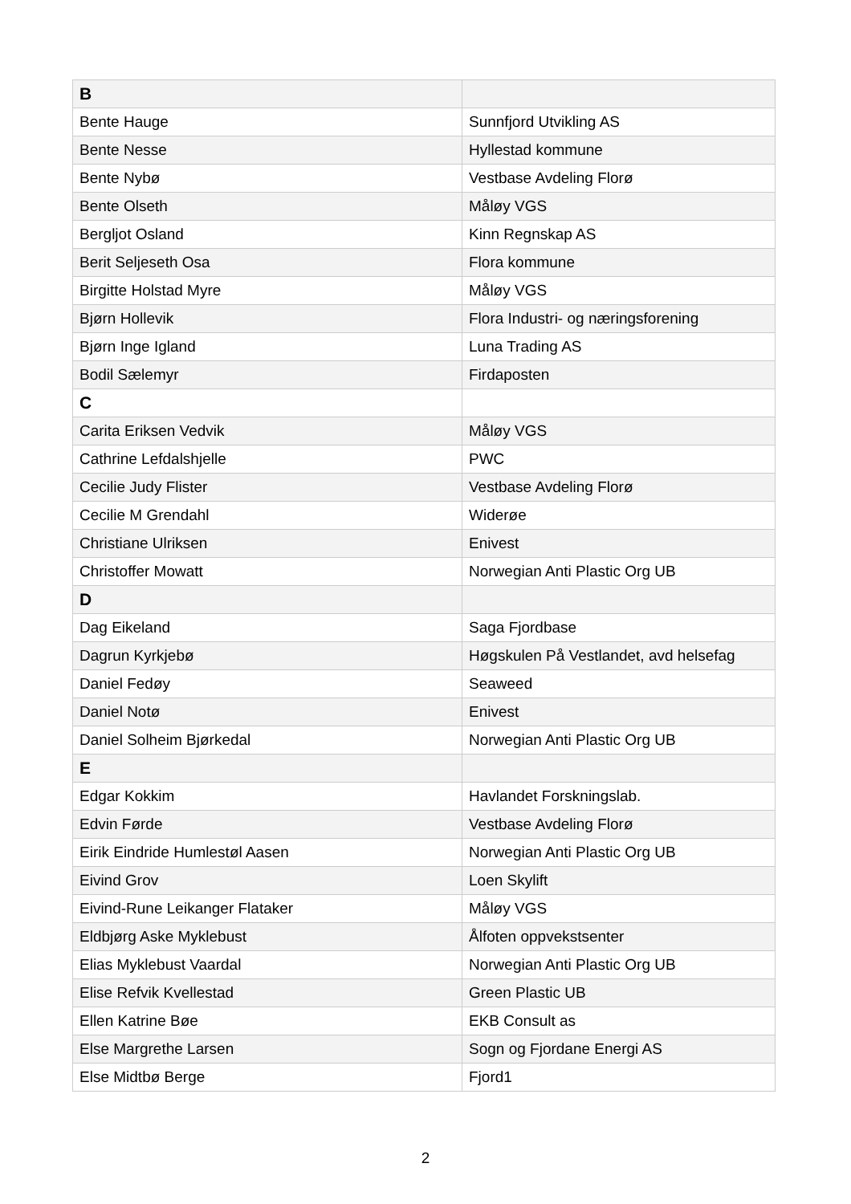| B | |
| --- | --- |
| Bente Hauge | Sunnfjord Utvikling AS |
| Bente Nesse | Hyllestad kommune |
| Bente Nybø | Vestbase Avdeling Florø |
| Bente Olseth | Måløy VGS |
| Bergljot Osland | Kinn Regnskap AS |
| Berit Seljeseth Osa | Flora kommune |
| Birgitte Holstad Myre | Måløy VGS |
| Bjørn Hollevik | Flora Industri- og næringsforening |
| Bjørn Inge Igland | Luna Trading AS |
| Bodil Sælemyr | Firdaposten |
| C | |
| Carita Eriksen Vedvik | Måløy VGS |
| Cathrine Lefdalshjelle | PWC |
| Cecilie Judy Flister | Vestbase Avdeling Florø |
| Cecilie M Grendahl | Widerøe |
| Christiane Ulriksen | Enivest |
| Christoffer Mowatt | Norwegian Anti Plastic Org UB |
| D | |
| Dag Eikeland | Saga Fjordbase |
| Dagrun Kyrkjebø | Høgskulen På Vestlandet, avd helsefag |
| Daniel Fedøy | Seaweed |
| Daniel Notø | Enivest |
| Daniel Solheim Bjørkedal | Norwegian Anti Plastic Org UB |
| E | |
| Edgar Kokkim | Havlandet Forskningslab. |
| Edvin Førde | Vestbase Avdeling Florø |
| Eirik Eindride Humlestøl Aasen | Norwegian Anti Plastic Org UB |
| Eivind Grov | Loen Skylift |
| Eivind-Rune Leikanger Flataker | Måløy VGS |
| Eldbjørg Aske Myklebust | Ålfoten oppvekstsenter |
| Elias Myklebust Vaardal | Norwegian Anti Plastic Org UB |
| Elise Refvik Kvellestad | Green Plastic UB |
| Ellen Katrine Bøe | EKB Consult as |
| Else Margrethe Larsen | Sogn og Fjordane Energi AS |
| Else Midtbø Berge | Fjord1 |
2